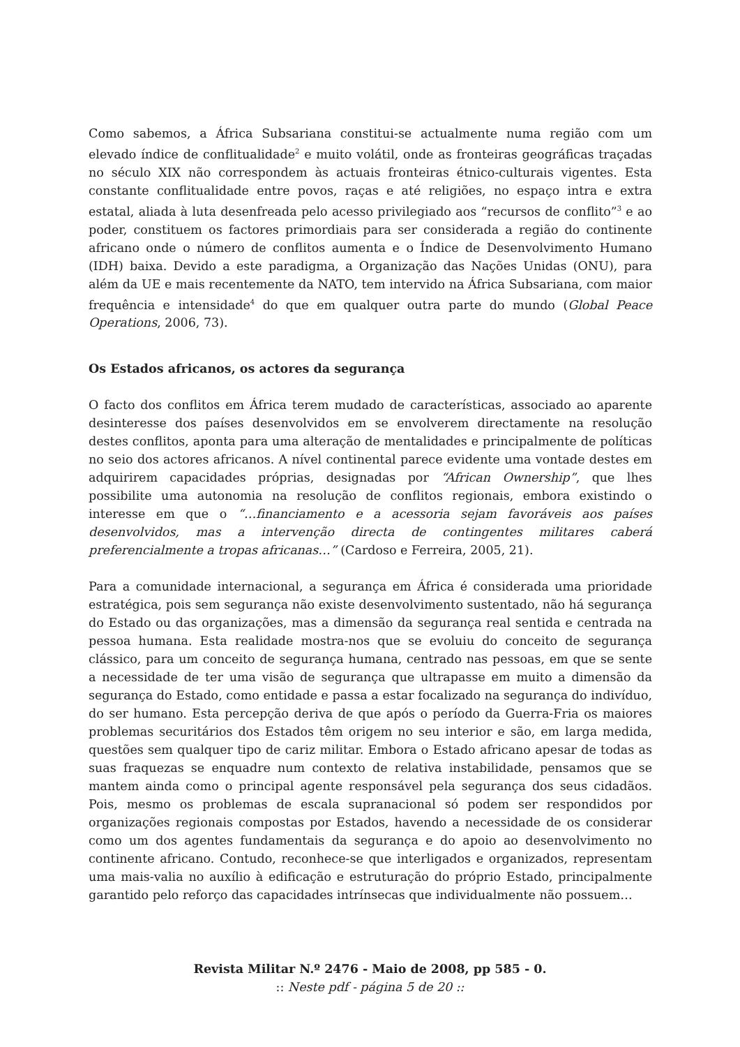Como sabemos, a África Subsariana constitui-se actualmente numa região com um elevado índice de conflitualidade<sup>2</sup> e muito volátil, onde as fronteiras geográficas traçadas no século XIX não correspondem às actuais fronteiras étnico-culturais vigentes. Esta constante conflitualidade entre povos, raças e até religiões, no espaço intra e extra estatal, aliada à luta desenfreada pelo acesso privilegiado aos “recursos de conflito”<sup>3</sup> e ao poder, constituem os factores primordiais para ser considerada a região do continente africano onde o número de conflitos aumenta e o Índice de Desenvolvimento Humano (IDH) baixa. Devido a este paradigma, a Organização das Nações Unidas (ONU), para além da UE e mais recentemente da NATO, tem intervido na África Subsariana, com maior frequência e intensidade<sup>4</sup> do que em qualquer outra parte do mundo (Global Peace Operations, 2006, 73).
Os Estados africanos, os actores da segurança
O facto dos conflitos em África terem mudado de características, associado ao aparente desinteresse dos países desenvolvidos em se envolverem directamente na resolução destes conflitos, aponta para uma alteração de mentalidades e principalmente de políticas no seio dos actores africanos. A nível continental parece evidente uma vontade destes em adquirirem capacidades próprias, designadas por “African Ownership”, que lhes possibilite uma autonomia na resolução de conflitos regionais, embora existindo o interesse em que o “…financiamento e a acessoria sejam favoráveis aos países desenvolvidos, mas a intervenção directa de contingentes militares caberá preferencialmente a tropas africanas…” (Cardoso e Ferreira, 2005, 21).
Para a comunidade internacional, a segurança em África é considerada uma prioridade estratégica, pois sem segurança não existe desenvolvimento sustentado, não há segurança do Estado ou das organizações, mas a dimensão da segurança real sentida e centrada na pessoa humana. Esta realidade mostra-nos que se evoluiu do conceito de segurança clássico, para um conceito de segurança humana, centrado nas pessoas, em que se sente a necessidade de ter uma visão de segurança que ultrapasse em muito a dimensão da segurança do Estado, como entidade e passa a estar focalizado na segurança do indivíduo, do ser humano. Esta percepção deriva de que após o período da Guerra-Fria os maiores problemas securitários dos Estados têm origem no seu interior e são, em larga medida, questões sem qualquer tipo de cariz militar. Embora o Estado africano apesar de todas as suas fraquezas se enquadre num contexto de relativa instabilidade, pensamos que se mantem ainda como o principal agente responsável pela segurança dos seus cidadãos. Pois, mesmo os problemas de escala supranacional só podem ser respondidos por organizações regionais compostas por Estados, havendo a necessidade de os considerar como um dos agentes fundamentais da segurança e do apoio ao desenvolvimento no continente africano. Contudo, reconhece-se que interligados e organizados, representam uma mais-valia no auxílio à edificação e estruturação do próprio Estado, principalmente garantido pelo reforço das capacidades intrínsecas que individualmente não possuem…
Revista Militar N.º 2476 - Maio de 2008, pp 585 - 0.
:: Neste pdf - página 5 de 20 ::